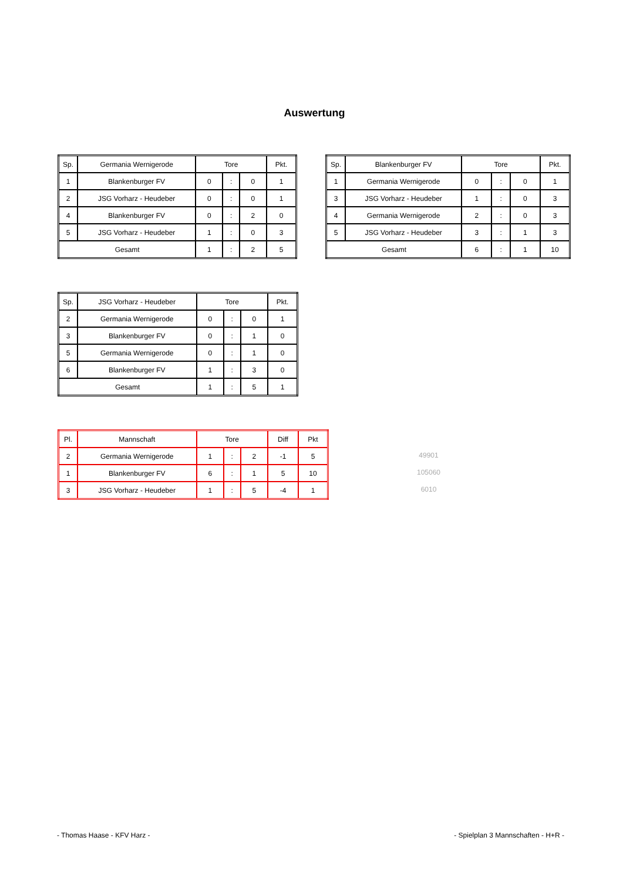Auswertung
| Sp. | Germania Wernigerode | Tore | | | Pkt. |
| --- | --- | --- | --- | --- | --- |
| 1 | Blankenburger FV | 0 | : | 0 | 1 |
| 2 | JSG Vorharz - Heudeber | 0 | : | 0 | 1 |
| 4 | Blankenburger FV | 0 | : | 2 | 0 |
| 5 | JSG Vorharz - Heudeber | 1 | : | 0 | 3 |
| Gesamt | | 1 | : | 2 | 5 |
| Sp. | Blankenburger FV | Tore | | | Pkt. |
| --- | --- | --- | --- | --- | --- |
| 1 | Germania Wernigerode | 0 | : | 0 | 1 |
| 3 | JSG Vorharz - Heudeber | 1 | : | 0 | 3 |
| 4 | Germania Wernigerode | 2 | : | 0 | 3 |
| 5 | JSG Vorharz - Heudeber | 3 | : | 1 | 3 |
| Gesamt | | 6 | : | 1 | 10 |
| Sp. | JSG Vorharz - Heudeber | Tore | | | Pkt. |
| --- | --- | --- | --- | --- | --- |
| 2 | Germania Wernigerode | 0 | : | 0 | 1 |
| 3 | Blankenburger FV | 0 | : | 1 | 0 |
| 5 | Germania Wernigerode | 0 | : | 1 | 0 |
| 6 | Blankenburger FV | 1 | : | 3 | 0 |
| Gesamt | | 1 | : | 5 | 1 |
| Pl. | Mannschaft | Tore | | | Diff | Pkt |
| --- | --- | --- | --- | --- | --- | --- |
| 2 | Germania Wernigerode | 1 | : | 2 | -1 | 5 |
| 1 | Blankenburger FV | 6 | : | 1 | 5 | 10 |
| 3 | JSG Vorharz - Heudeber | 1 | : | 5 | -4 | 1 |
49901
105060
6010
- Thomas Haase - KFV Harz - - Spielplan 3 Mannschaften - H+R -